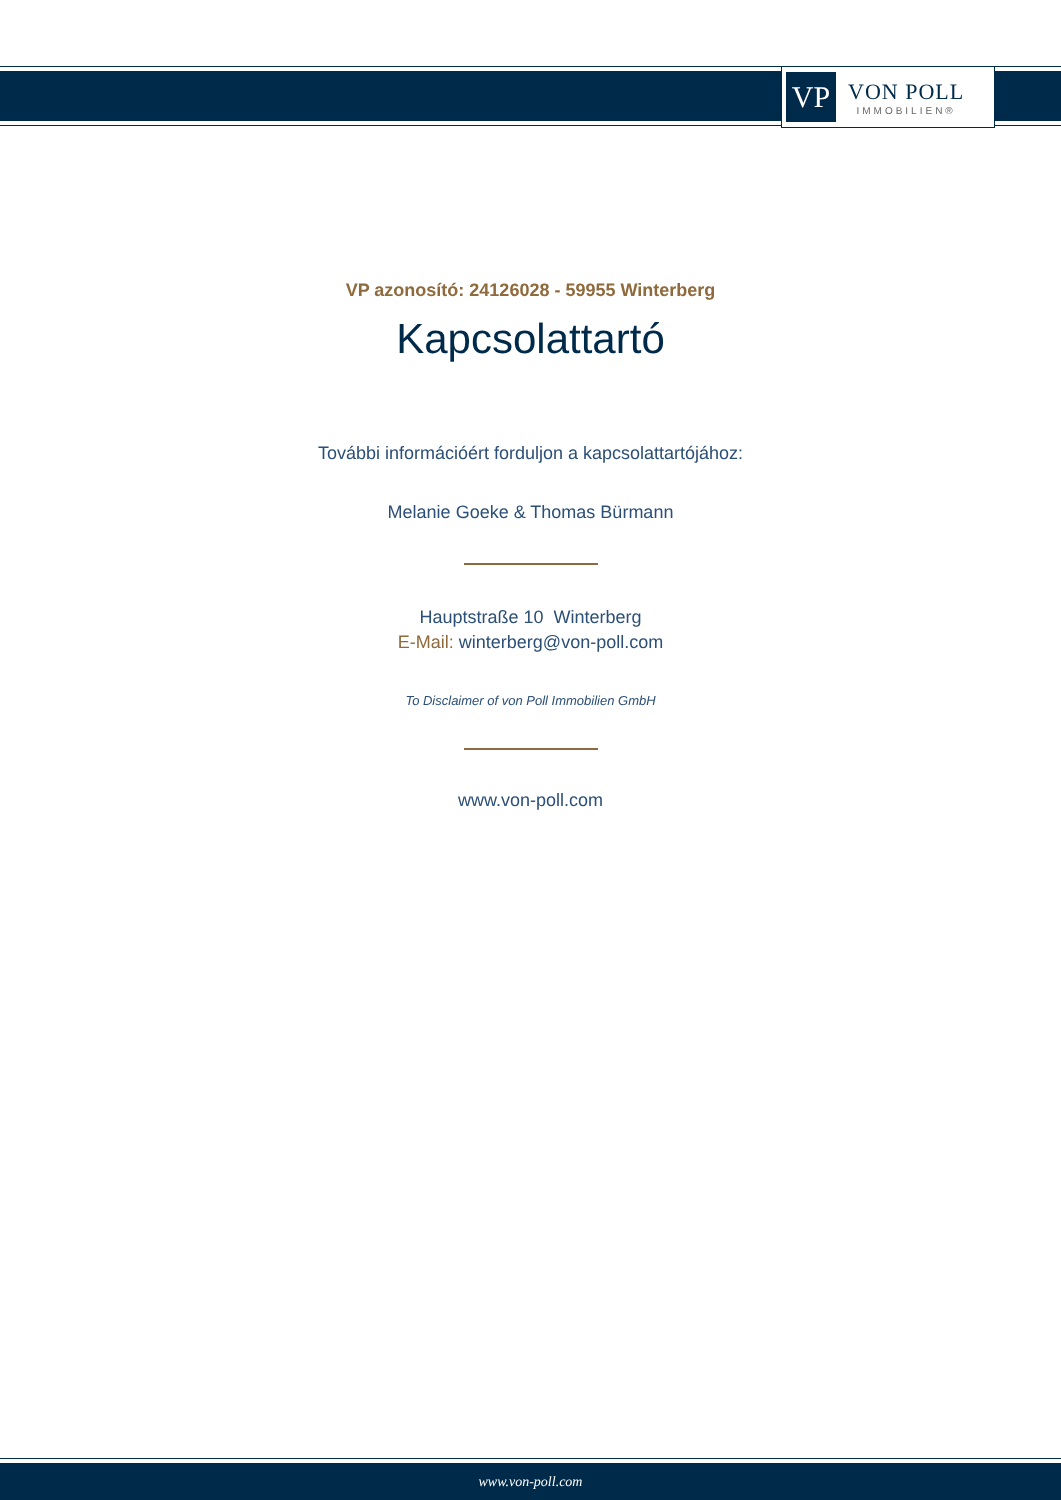VP
VON POLL
IMMOBILIEN®
VP azonosító: 24126028 - 59955 Winterberg
Kapcsolattartó
További információért forduljon a kapcsolattartójához:
Melanie Goeke & Thomas Bürmann
Hauptstraße 10 Winterberg
E-Mail: winterberg@von-poll.com
To Disclaimer of von Poll Immobilien GmbH
www.von-poll.com
www.von-poll.com